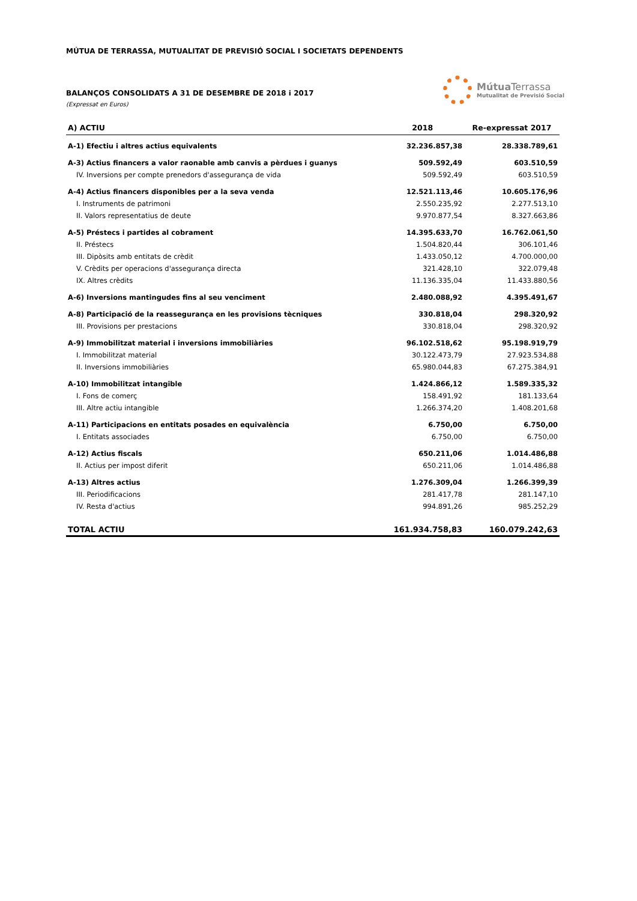MÚTUA DE TERRASSA, MUTUALITAT DE PREVISIÓ SOCIAL I SOCIETATS DEPENDENTS
BALANÇOS CONSOLIDATS A 31 DE DESEMBRE DE 2018 i 2017
(Expressat en Euros)
Mútua Terrassa
Mutualitat de Previsió Social
| A) ACTIU | 2018 | Re-expressat 2017 |
| --- | --- | --- |
| A-1) Efectiu i altres actius equivalents | 32.236.857,38 | 28.338.789,61 |
| A-3) Actius financers a valor raonable amb canvis a pèrdues i guanys | 509.592,49 | 603.510,59 |
| IV. Inversions per compte prenedors d'assegurança de vida | 509.592,49 | 603.510,59 |
| A-4) Actius financers disponibles per a la seva venda | 12.521.113,46 | 10.605.176,96 |
| I. Instruments de patrimoni | 2.550.235,92 | 2.277.513,10 |
| II. Valors representatius de deute | 9.970.877,54 | 8.327.663,86 |
| A-5) Préstecs i partides al cobrament | 14.395.633,70 | 16.762.061,50 |
| II. Préstecs | 1.504.820,44 | 306.101,46 |
| III. Dipòsits amb entitats de crèdit | 1.433.050,12 | 4.700.000,00 |
| V. Crèdits per operacions d'assegurança directa | 321.428,10 | 322.079,48 |
| IX. Altres crèdits | 11.136.335,04 | 11.433.880,56 |
| A-6) Inversions mantingudes fins al seu venciment | 2.480.088,92 | 4.395.491,67 |
| A-8) Participació de la reassegurança en les provisions tècniques | 330.818,04 | 298.320,92 |
| III. Provisions per prestacions | 330.818,04 | 298.320,92 |
| A-9) Immobilitzat material i inversions immobiliàries | 96.102.518,62 | 95.198.919,79 |
| I. Immobilitzat material | 30.122.473,79 | 27.923.534,88 |
| II. Inversions immobiliàries | 65.980.044,83 | 67.275.384,91 |
| A-10) Immobilitzat intangible | 1.424.866,12 | 1.589.335,32 |
| I. Fons de comerç | 158.491,92 | 181.133,64 |
| III. Altre actiu intangible | 1.266.374,20 | 1.408.201,68 |
| A-11) Participacions en entitats posades en equivalència | 6.750,00 | 6.750,00 |
| I. Entitats associades | 6.750,00 | 6.750,00 |
| A-12) Actius fiscals | 650.211,06 | 1.014.486,88 |
| II. Actius per impost diferit | 650.211,06 | 1.014.486,88 |
| A-13) Altres actius | 1.276.309,04 | 1.266.399,39 |
| III. Periodificacions | 281.417,78 | 281.147,10 |
| IV. Resta d'actius | 994.891,26 | 985.252,29 |
| TOTAL ACTIU | 161.934.758,83 | 160.079.242,63 |